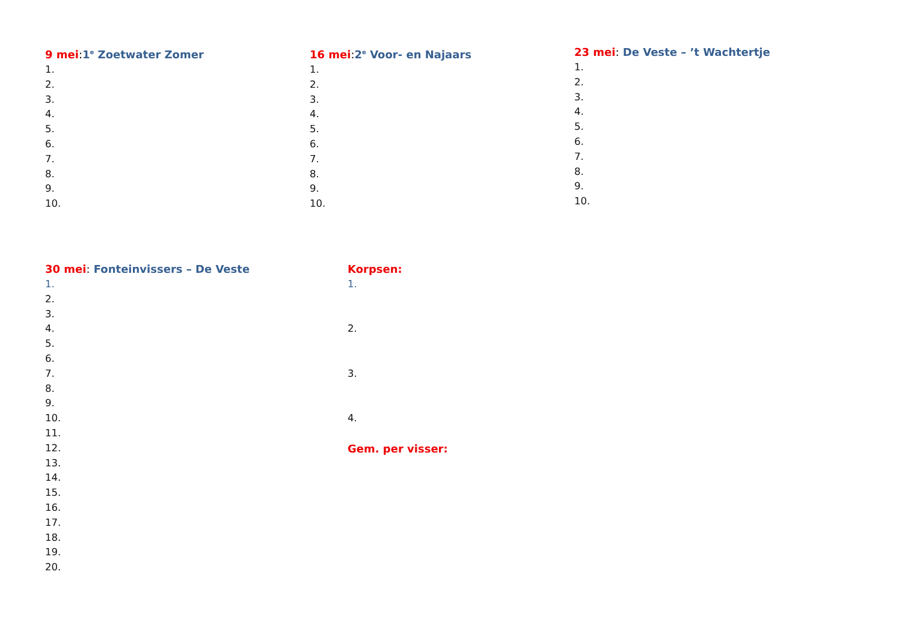9 mei: 1<sup>e</sup> Zoetwater Zomer
1.
2.
3.
4.
5.
6.
7.
8.
9.
10.
16 mei: 2<sup>e</sup> Voor- en Najaars
1.
2.
3.
4.
5.
6.
7.
8.
9.
10.
23 mei: De Veste – ’t Wachtertje
1.
2.
3.
4.
5.
6.
7.
8.
9.
10.
30 mei: Fonteinvissers – De Veste
1.
2.
3.
4.
5.
6.
7.
8.
9.
10.
11.
12.
13.
14.
15.
16.
17.
18.
19.
20.
Korpsen:
1.
2.
3.
4.
Gem. per visser: